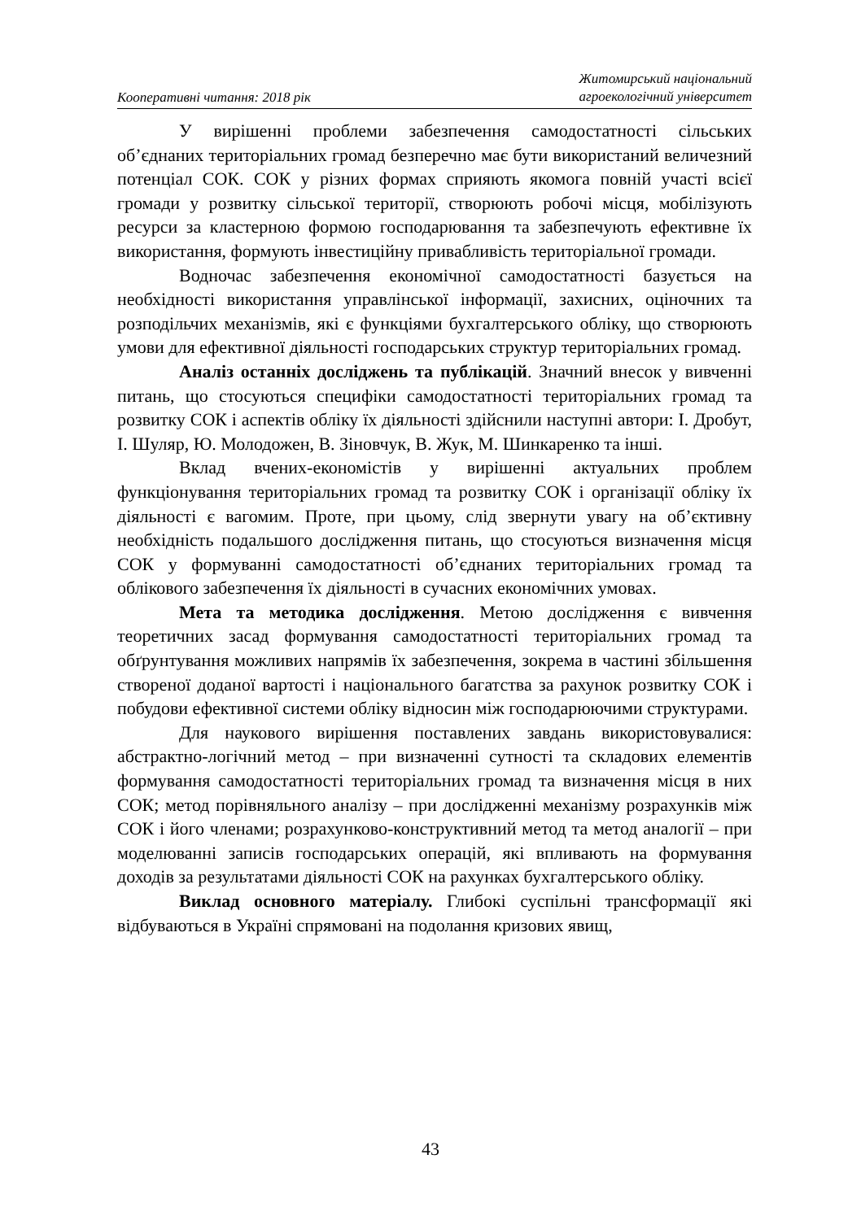Кооперативні читання: 2018 рік Житомирський національний
агроекологічний університет
У вирішенні проблеми забезпечення самодостатності сільських об’єднаних територіальних громад безперечно має бути використаний величезний потенціал СОК. СОК у різних формах сприяють якомога повній участі всієї громади у розвитку сільської території, створюють робочі місця, мобілізують ресурси за кластерною формою господарювання та забезпечують ефективне їх використання, формують інвестиційну привабливість територіальної громади.
Водночас забезпечення економічної самодостатності базується на необхідності використання управлінської інформації, захисних, оціночних та розподільчих механізмів, які є функціями бухгалтерського обліку, що створюють умови для ефективної діяльності господарських структур територіальних громад.
Аналіз останніх досліджень та публікацій. Значний внесок у вивченні питань, що стосуються специфіки самодостатності територіальних громад та розвитку СОК і аспектів обліку їх діяльності здійснили наступні автори: І. Дробут, І. Шуляр, Ю. Молодожен, В. Зіновчук, В. Жук, М. Шинкаренко та інші.
Вклад вчених-економістів у вирішенні актуальних проблем функціонування територіальних громад та розвитку СОК і організації обліку їх діяльності є вагомим. Проте, при цьому, слід звернути увагу на об’єктивну необхідність подальшого дослідження питань, що стосуються визначення місця СОК у формуванні самодостатності об’єднаних територіальних громад та облікового забезпечення їх діяльності в сучасних економічних умовах.
Мета та методика дослідження. Метою дослідження є вивчення теоретичних засад формування самодостатності територіальних громад та обґрунтування можливих напрямів їх забезпечення, зокрема в частині збільшення створеної доданої вартості і національного багатства за рахунок розвитку СОК і побудови ефективної системи обліку відносин між господарюючими структурами.
Для наукового вирішення поставлених завдань використовувалися: абстрактно-логічний метод – при визначенні сутності та складових елементів формування самодостатності територіальних громад та визначення місця в них СОК; метод порівняльного аналізу – при дослідженні механізму розрахунків між СОК і його членами; розрахунково-конструктивний метод та метод аналогії – при моделюванні записів господарських операцій, які впливають на формування доходів за результатами діяльності СОК на рахунках бухгалтерського обліку.
Виклад основного матеріалу. Глибокі суспільні трансформації які відбуваються в Україні спрямовані на подолання кризових явищ,
43